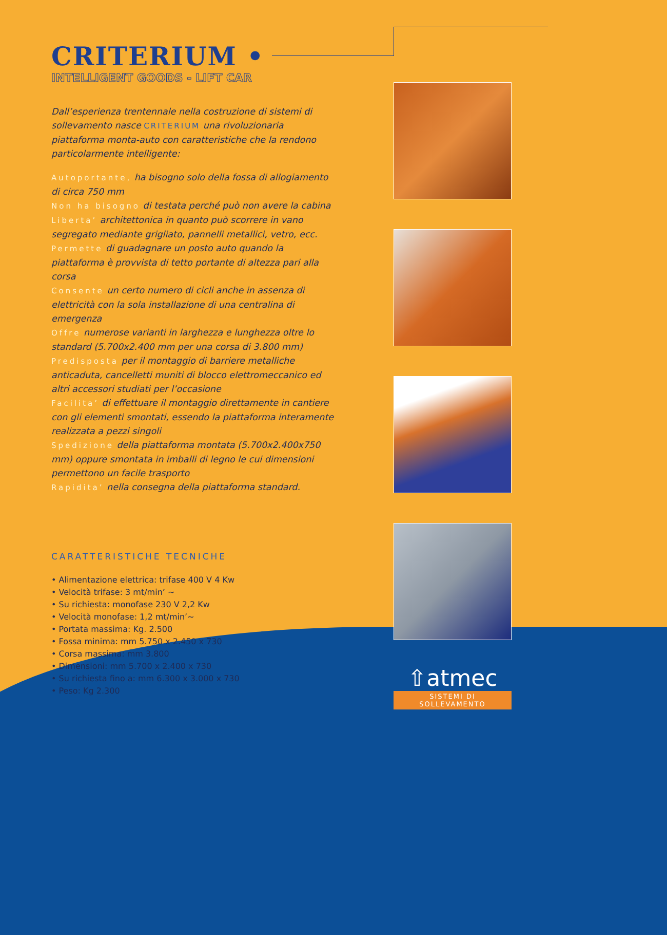CRITERIUM •
INTELLIGENT GOODS - LIFT CAR
Dall’esperienza trentennale nella costruzione di sistemi di sollevamento nasce CRITERIUM una rivoluzionaria piattaforma monta-auto con caratteristiche che la rendono particolarmente intelligente:
Autoportante, ha bisogno solo della fossa di allogiamento di circa 750 mm
Non ha bisogno di testata perché può non avere la cabina
Liberta’ architettonica in quanto può scorrere in vano segregato mediante grigliato, pannelli metallici, vetro, ecc.
Permette di guadagnare un posto auto quando la piattaforma è provvista di tetto portante di altezza pari alla corsa
Consente un certo numero di cicli anche in assenza di elettricità con la sola installazione di una centralina di emergenza
Offre numerose varianti in larghezza e lunghezza oltre lo standard (5.700x2.400 mm per una corsa di 3.800 mm)
Predisposta per il montaggio di barriere metalliche anticaduta, cancelletti muniti di blocco elettromeccanico ed altri accessori studiati per l’occasione
Facilita’ di effettuare il montaggio direttamente in cantiere con gli elementi smontati, essendo la piattaforma interamente realizzata a pezzi singoli
Spedizione della piattaforma montata (5.700x2.400x750 mm) oppure smontata in imballi di legno le cui dimensioni permettono un facile trasporto
Rapidita’ nella consegna della piattaforma standard.
CARATTERISTICHE TECNICHE
• Alimentazione elettrica: trifase 400 V 4 Kw
• Velocità trifase: 3 mt/min’ ~
• Su richiesta: monofase 230 V 2,2 Kw
• Velocità monofase: 1,2 mt/min’~
• Portata massima: Kg. 2.500
• Fossa minima: mm 5.750 x 2.450 x 730
• Corsa massima: mm 3.800
• Dimensioni: mm 5.700 x 2.400 x 730
• Su richiesta fino a: mm 6.300 x 3.000 x 730
• Peso: Kg 2.300
⇧atmec
SISTEMI DI SOLLEVAMENTO